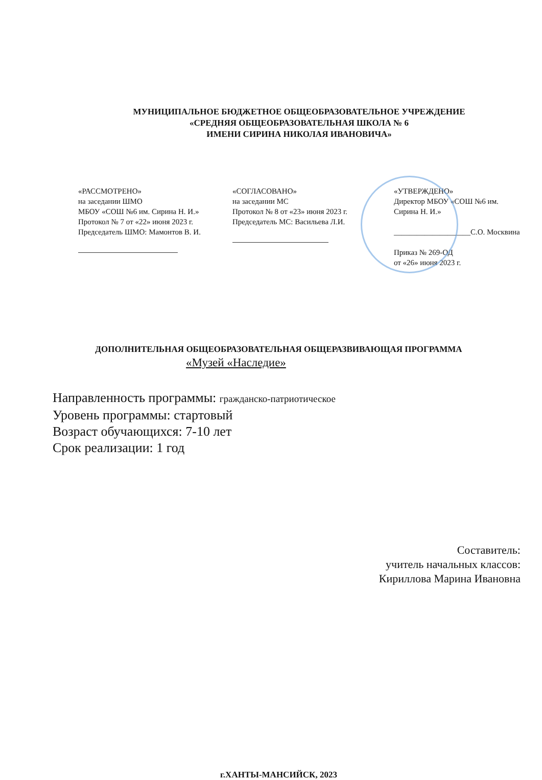МУНИЦИПАЛЬНОЕ БЮДЖЕТНОЕ ОБЩЕОБРАЗОВАТЕЛЬНОЕ УЧРЕЖДЕНИЕ
«СРЕДНЯЯ ОБЩЕОБРАЗОВАТЕЛЬНАЯ ШКОЛА № 6
ИМЕНИ СИРИНА НИКОЛАЯ ИВАНОВИЧА»
«РАССМОТРЕНО»
на заседании ШМО
МБОУ «СОШ №6 им. Сирина Н. И.»
Протокол № 7 от «22» июня 2023 г.
Председатель ШМО: Мамонтов В. И.
«СОГЛАСОВАНО»
на заседании МС
Протокол № 8 от «23» июня 2023 г.
Председатель МС: Васильева Л.И.
«УТВЕРЖДЕНО»
Директор МБОУ «СОШ №6 им.
Сирина Н. И.»
____________________С.О. Москвина
Приказ № 269-ОД
от «26» июня 2023 г.
ДОПОЛНИТЕЛЬНАЯ ОБЩЕОБРАЗОВАТЕЛЬНАЯ ОБЩЕРАЗВИВАЮЩАЯ ПРОГРАММА
«Музей «Наследие»
Направленность программы: гражданско-патриотическое
Уровень программы: стартовый
Возраст обучающихся: 7-10 лет
Срок реализации: 1 год
Составитель:
учитель начальных классов:
Кириллова Марина Ивановна
г.ХАНТЫ-МАНСИЙСК, 2023